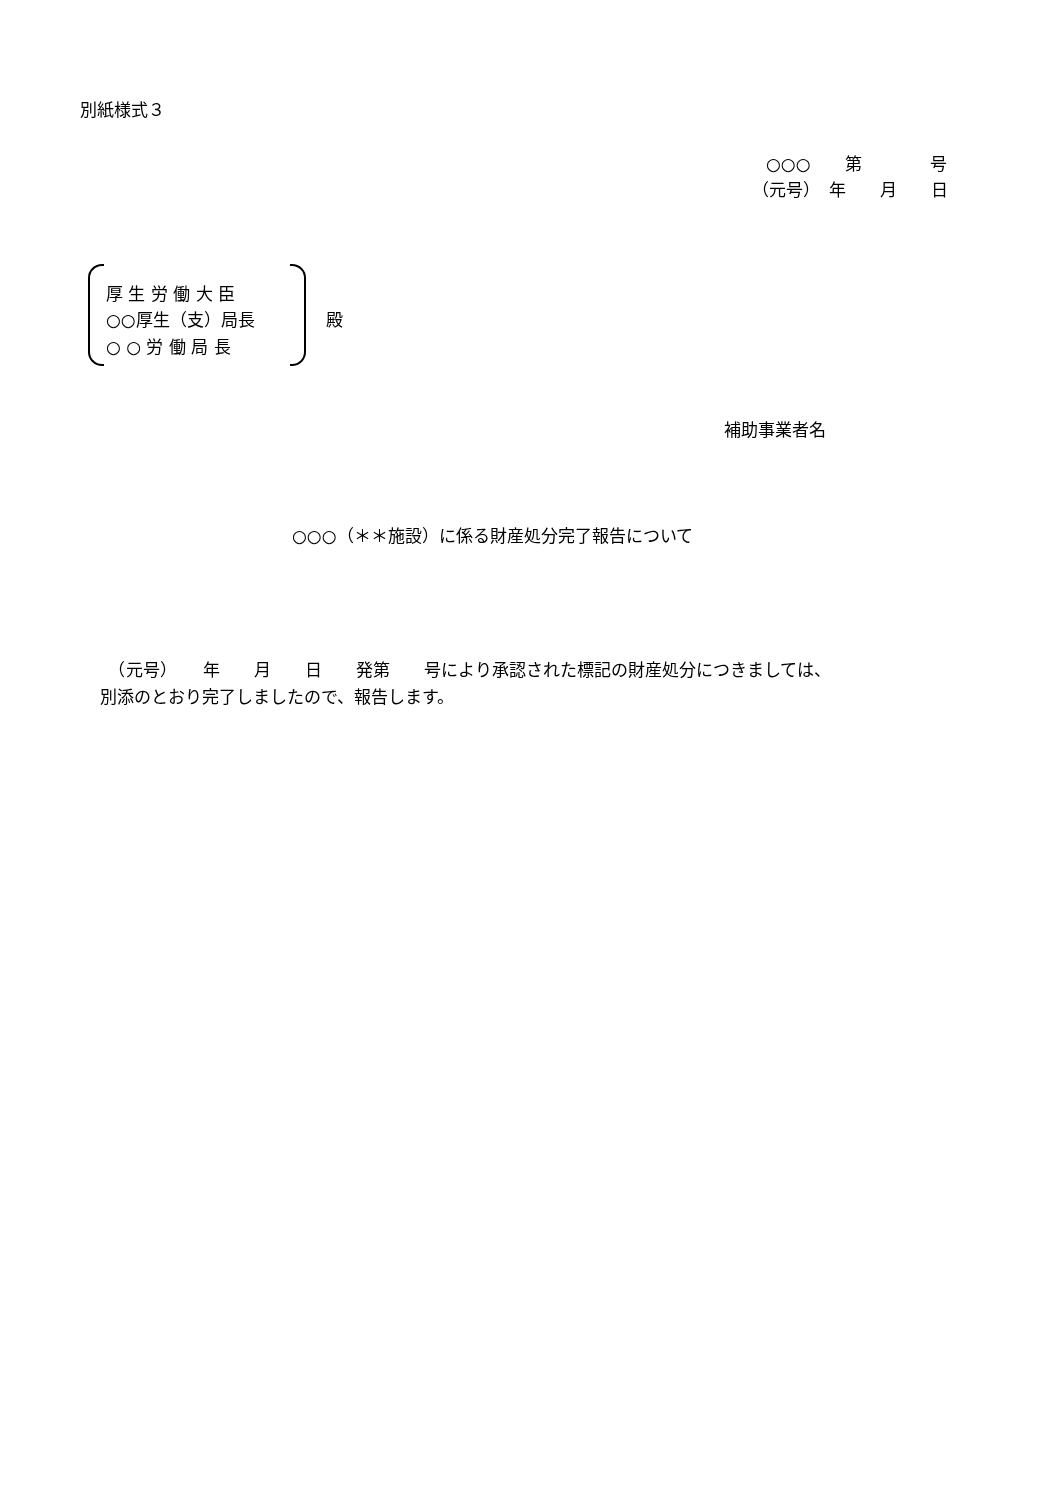別紙様式３
○○○　　第　　　　号
（元号）　年　　月　　日
厚 生 労 働 大 臣
○○厚生（支）局長
殿
○ ○ 労 働 局 長
補助事業者名
○○○（＊＊施設）に係る財産処分完了報告について
　（元号）　　年　　月　　日　　発第　　号により承認された標記の財産処分につきましては、
別添のとおり完了しましたので、報告します。